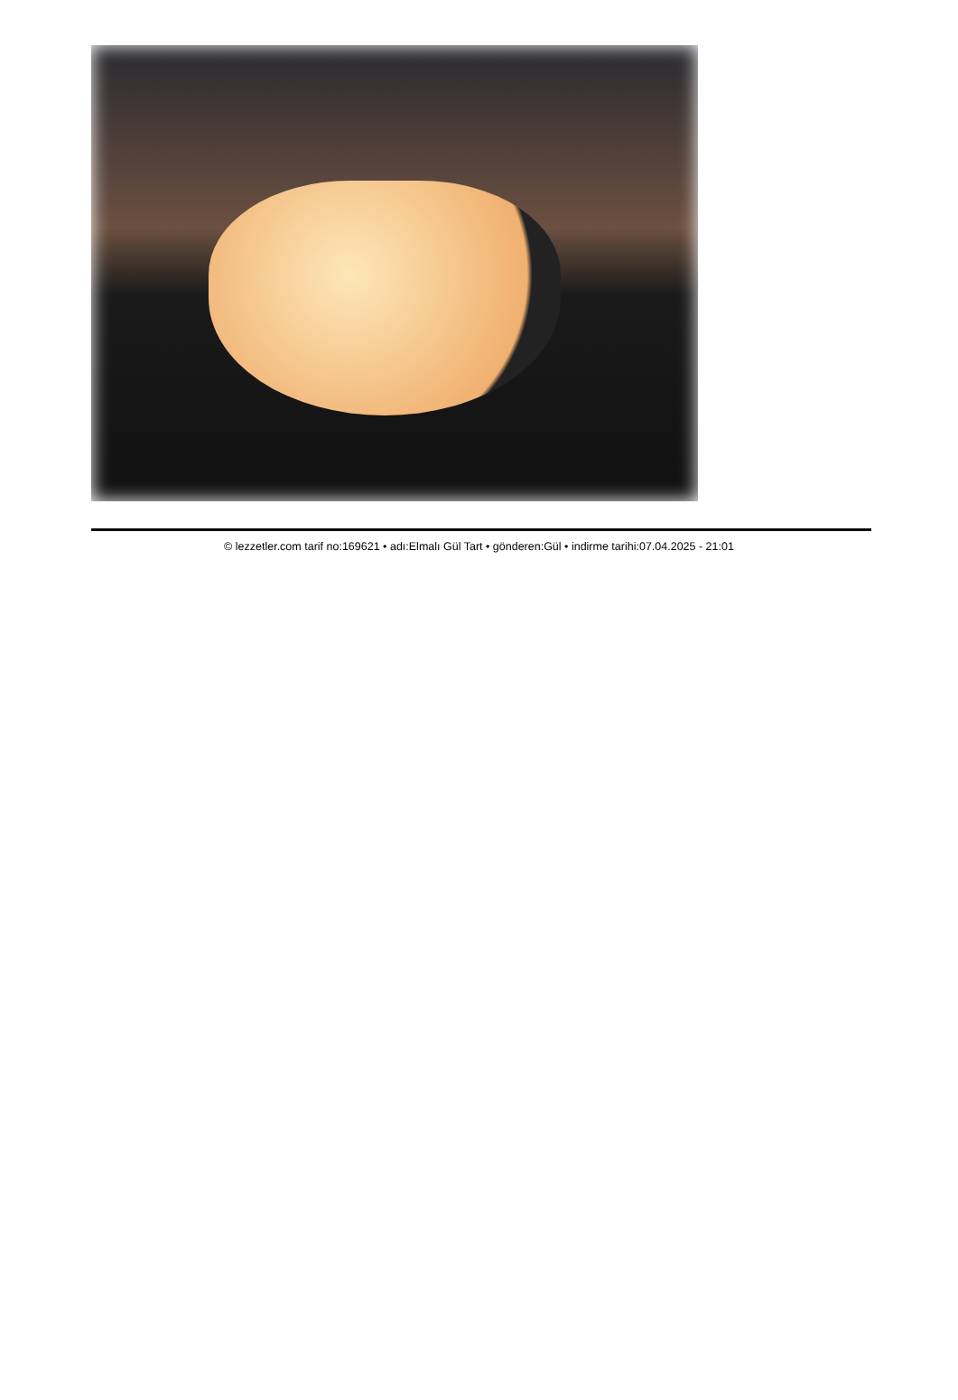© lezzetler.com tarif no:169621 • adı:Elmalı Gül Tart • gönderen:Gül • indirme tarihi:07.04.2025 - 21:01